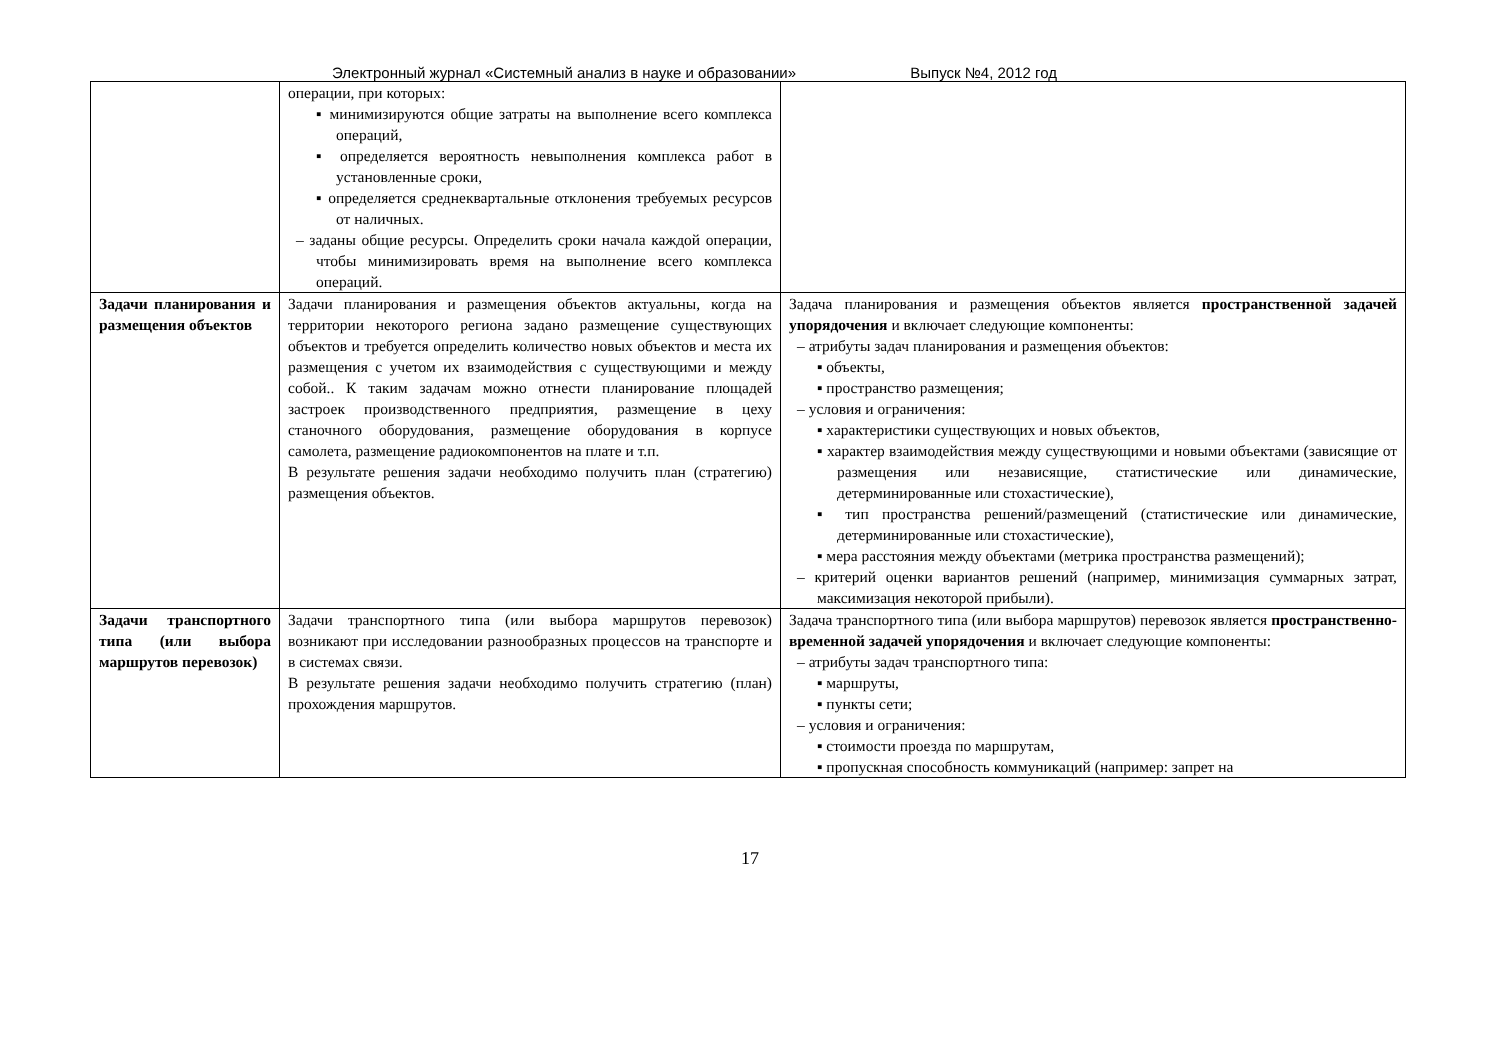Электронный журнал «Системный анализ в науке и образовании» Выпуск №4, 2012 год
| | операции, при которых: ▪ минимизируются общие затраты на выполнение всего комплекса операций, ▪ определяется вероятность невыполнения комплекса работ в установленные сроки, ▪ определяется среднеквартальные отклонения требуемых ресурсов от наличных. – заданы общие ресурсы. Определить сроки начала каждой операции, чтобы минимизировать время на выполнение всего комплекса операций. | |
| Задачи планирования и размещения объектов | Задачи планирования и размещения объектов актуальны, когда на территории некоторого региона задано размещение существующих объектов и требуется определить количество новых объектов и места их размещения с учетом их взаимодействия с существующими и между собой.. К таким задачам можно отнести планирование площадей застроек производственного предприятия, размещение в цеху станочного оборудования, размещение оборудования в корпусе самолета, размещение радиокомпонентов на плате и т.п. В результате решения задачи необходимо получить план (стратегию) размещения объектов. | Задача планирования и размещения объектов является пространственной задачей упорядочения и включает следующие компоненты: – атрибуты задач планирования и размещения объектов: ▪ объекты, ▪ пространство размещения; – условия и ограничения: ▪ характеристики существующих и новых объектов, ▪ характер взаимодействия между существующими и новыми объектами (зависящие от размещения или независящие, статистические или динамические, детерминированные или стохастические), ▪ тип пространства решений/размещений (статистические или динамические, детерминированные или стохастические), ▪ мера расстояния между объектами (метрика пространства размещений); – критерий оценки вариантов решений (например, минимизация суммарных затрат, максимизация некоторой прибыли). |
| Задачи транспортного типа (или выбора маршрутов перевозок) | Задачи транспортного типа (или выбора маршрутов перевозок) возникают при исследовании разнообразных процессов на транспорте и в системах связи. В результате решения задачи необходимо получить стратегию (план) прохождения маршрутов. | Задача транспортного типа (или выбора маршрутов) перевозок является пространственно-временной задачей упорядочения и включает следующие компоненты: – атрибуты задач транспортного типа: ▪ маршруты, ▪ пункты сети; – условия и ограничения: ▪ стоимости проезда по маршрутам, ▪ пропускная способность коммуникаций (например: запрет на |
17